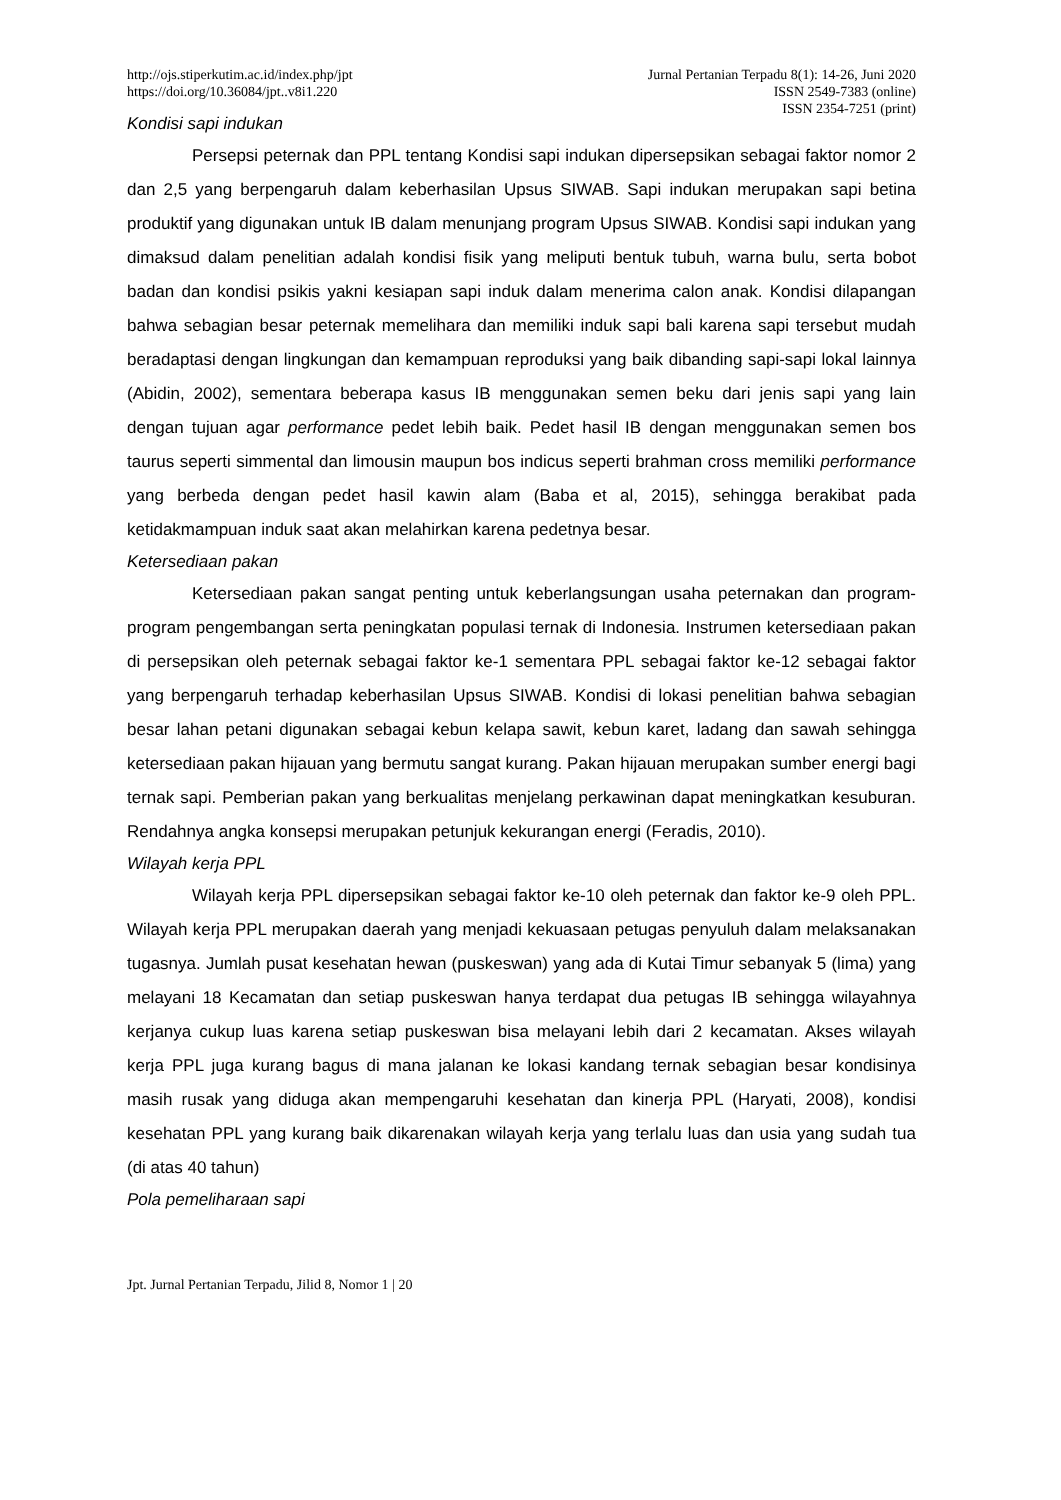http://ojs.stiperkutim.ac.id/index.php/jpt
https://doi.org/10.36084/jpt..v8i1.220
Jurnal Pertanian Terpadu 8(1): 14-26, Juni 2020
ISSN 2549-7383 (online)
ISSN 2354-7251 (print)
Kondisi sapi indukan
Persepsi peternak dan PPL tentang Kondisi sapi indukan dipersepsikan sebagai faktor nomor 2 dan 2,5 yang berpengaruh dalam keberhasilan Upsus SIWAB. Sapi indukan merupakan sapi betina produktif yang digunakan untuk IB dalam menunjang program Upsus SIWAB. Kondisi sapi indukan yang dimaksud dalam penelitian adalah kondisi fisik yang meliputi bentuk tubuh, warna bulu, serta bobot badan dan kondisi psikis yakni kesiapan sapi induk dalam menerima calon anak. Kondisi dilapangan bahwa sebagian besar peternak memelihara dan memiliki induk sapi bali karena sapi tersebut mudah beradaptasi dengan lingkungan dan kemampuan reproduksi yang baik dibanding sapi-sapi lokal lainnya (Abidin, 2002), sementara beberapa kasus IB menggunakan semen beku dari jenis sapi yang lain dengan tujuan agar performance pedet lebih baik. Pedet hasil IB dengan menggunakan semen bos taurus seperti simmental dan limousin maupun bos indicus seperti brahman cross memiliki performance yang berbeda dengan pedet hasil kawin alam (Baba et al, 2015), sehingga berakibat pada ketidakmampuan induk saat akan melahirkan karena pedetnya besar.
Ketersediaan pakan
Ketersediaan pakan sangat penting untuk keberlangsungan usaha peternakan dan program-program pengembangan serta peningkatan populasi ternak di Indonesia. Instrumen ketersediaan pakan di persepsikan oleh peternak sebagai faktor ke-1 sementara PPL sebagai faktor ke-12 sebagai faktor yang berpengaruh terhadap keberhasilan Upsus SIWAB. Kondisi di lokasi penelitian bahwa sebagian besar lahan petani digunakan sebagai kebun kelapa sawit, kebun karet, ladang dan sawah sehingga ketersediaan pakan hijauan yang bermutu sangat kurang. Pakan hijauan merupakan sumber energi bagi ternak sapi. Pemberian pakan yang berkualitas menjelang perkawinan dapat meningkatkan kesuburan. Rendahnya angka konsepsi merupakan petunjuk kekurangan energi (Feradis, 2010).
Wilayah kerja PPL
Wilayah kerja PPL dipersepsikan sebagai faktor ke-10 oleh peternak dan faktor ke-9 oleh PPL. Wilayah kerja PPL merupakan daerah yang menjadi kekuasaan petugas penyuluh dalam melaksanakan tugasnya. Jumlah pusat kesehatan hewan (puskeswan) yang ada di Kutai Timur sebanyak 5 (lima) yang melayani 18 Kecamatan dan setiap puskeswan hanya terdapat dua petugas IB sehingga wilayahnya kerjanya cukup luas karena setiap puskeswan bisa melayani lebih dari 2 kecamatan. Akses wilayah kerja PPL juga kurang bagus di mana jalanan ke lokasi kandang ternak sebagian besar kondisinya masih rusak yang diduga akan mempengaruhi kesehatan dan kinerja PPL (Haryati, 2008), kondisi kesehatan PPL yang kurang baik dikarenakan wilayah kerja yang terlalu luas dan usia yang sudah tua (di atas 40 tahun)
Pola pemeliharaan sapi
Jpt. Jurnal Pertanian Terpadu, Jilid 8, Nomor 1 | 20